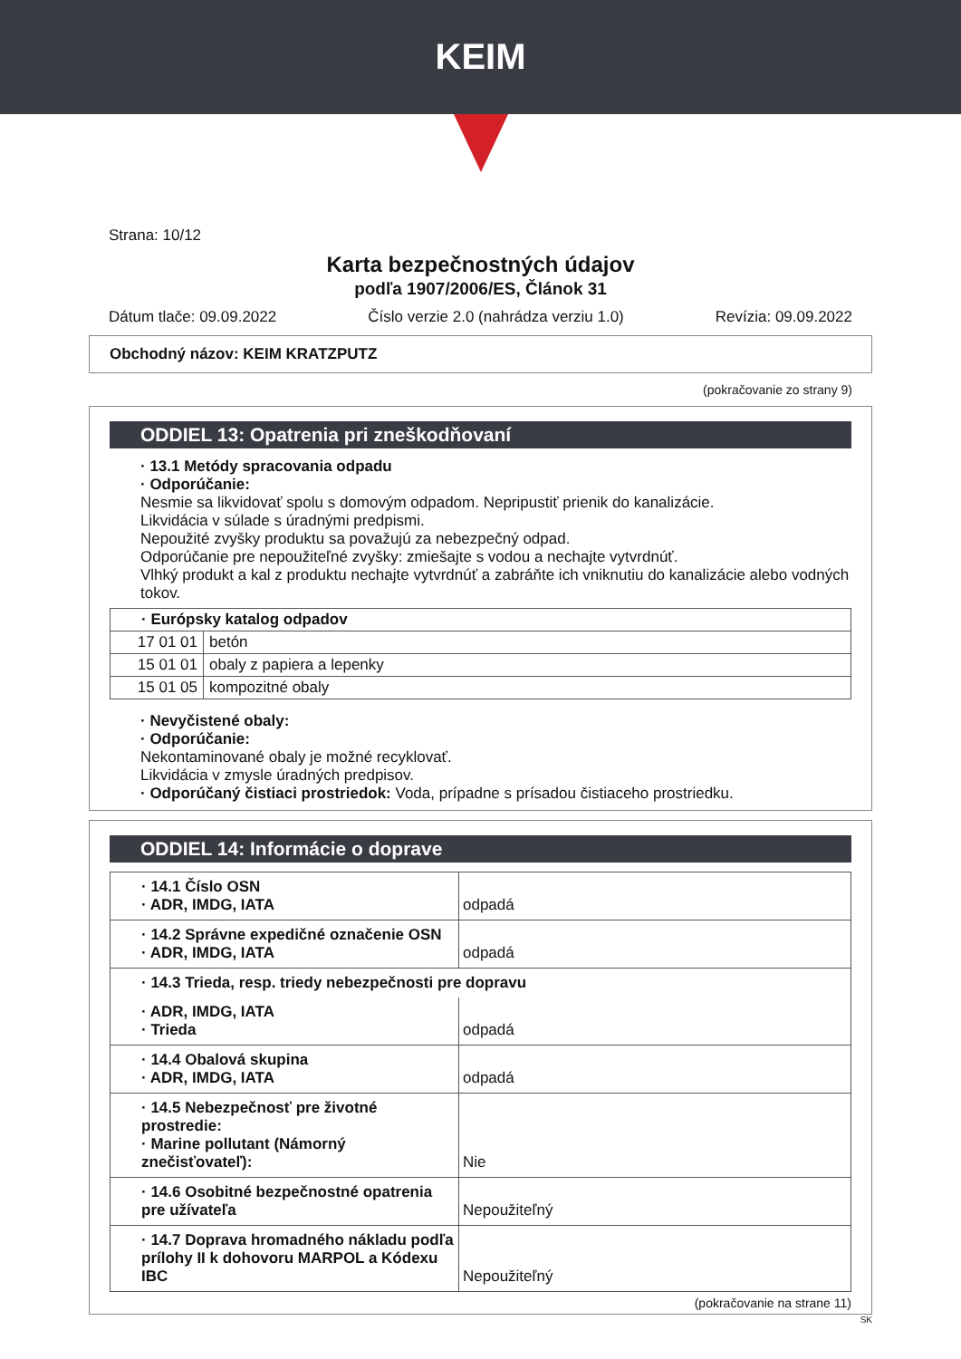KEIM
Strana: 10/12
Karta bezpečnostných údajov
podľa 1907/2006/ES, Článok 31
Dátum tlače: 09.09.2022 Číslo verzie 2.0 (nahrádza verziu 1.0) Revízia: 09.09.2022
Obchodný názov: KEIM KRATZPUTZ
(pokračovanie zo strany 9)
ODDIEL 13: Opatrenia pri zneškodňovaní
· 13.1 Metódy spracovania odpadu
· Odporúčanie:
Nesmie sa likvidovať spolu s domovým odpadom. Nepripustiť prienik do kanalizácie.
Likvidácia v súlade s úradnými predpismi.
Nepoužité zvyšky produktu sa považujú za nebezpečný odpad.
Odporúčanie pre nepoužiteľné zvyšky: zmiešajte s vodou a nechajte vytvrdnúť.
Vlhký produkt a kal z produktu nechajte vytvrdnúť a zabráňte ich vniknutiu do kanalizácie alebo vodných tokov.
| · Európsky katalog odpadov | |
| --- | --- |
| 17 01 01 | betón |
| 15 01 01 | obaly z papiera a lepenky |
| 15 01 05 | kompozitné obaly |
· Nevyčistené obaly:
· Odporúčanie:
Nekontaminované obaly je možné recyklovať.
Likvidácia v zmysle úradných predpisov.
· Odporúčaný čistiaci prostriedok: Voda, prípadne s prísadou čistiaceho prostriedku.
ODDIEL 14: Informácie o doprave
| · 14.1 Číslo OSN · ADR, IMDG, IATA | odpadá |
| · 14.2 Správne expedičné označenie OSN · ADR, IMDG, IATA | odpadá |
| · 14.3 Trieda, resp. triedy nebezpečnosti pre dopravu | |
| · ADR, IMDG, IATA · Trieda | odpadá |
| · 14.4 Obalová skupina · ADR, IMDG, IATA | odpadá |
| · 14.5 Nebezpečnosť pre životné prostredie: · Marine pollutant (Námorný znečisťovateľ): | Nie |
| · 14.6 Osobitné bezpečnostné opatrenia pre užívateľa | Nepoužiteľný |
| · 14.7 Doprava hromadného nákladu podľa prílohy II k dohovoru MARPOL a Kódexu IBC | Nepoužiteľný |
(pokračovanie na strane 11)
SK